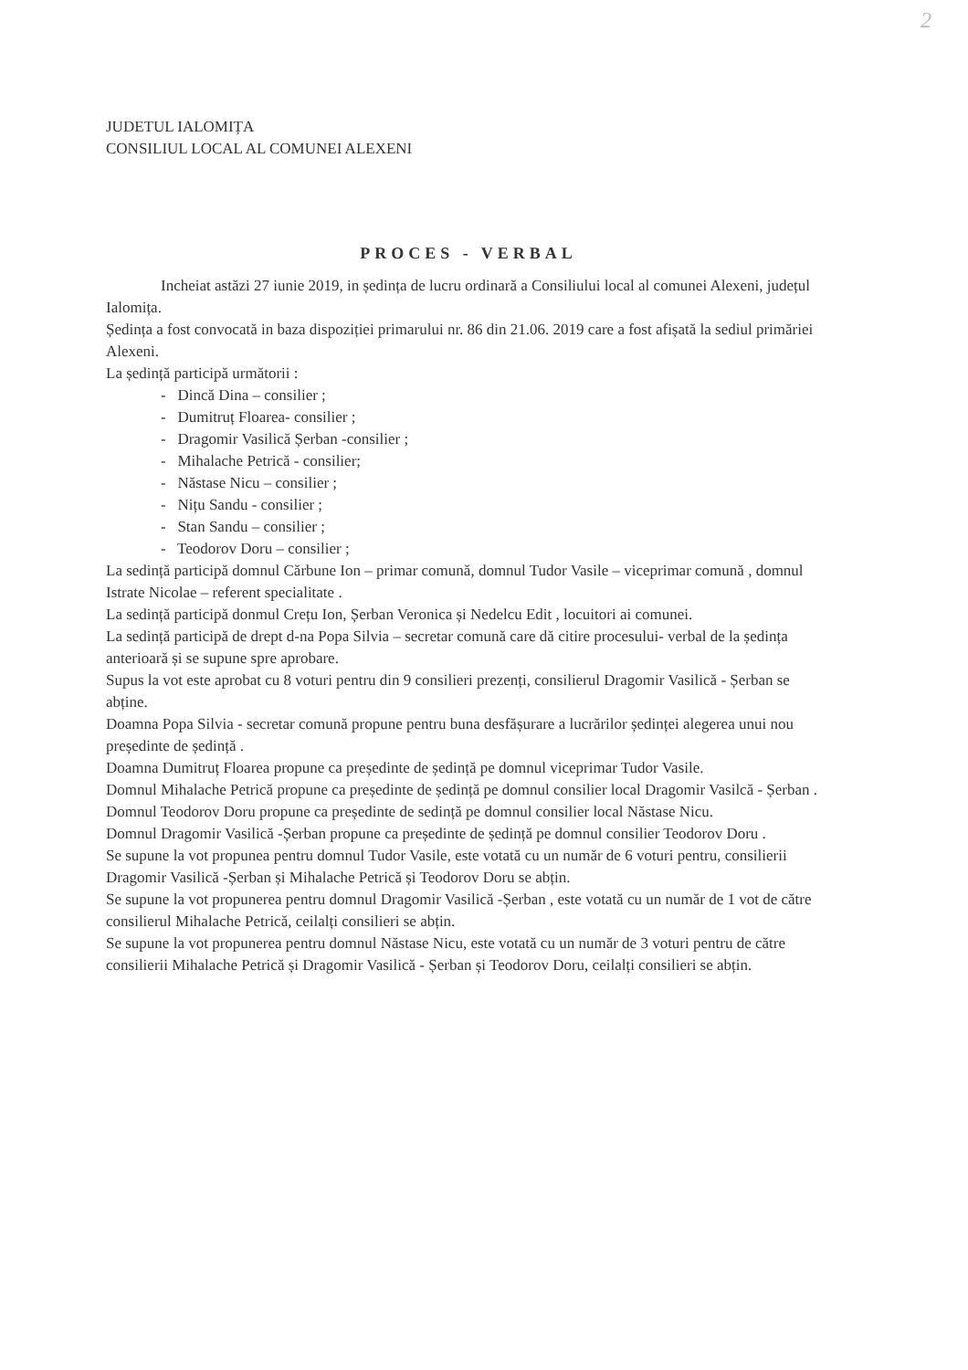2
JUDETUL IALOMIȚA
CONSILIUL LOCAL AL COMUNEI ALEXENI
PROCES - VERBAL
Incheiat astăzi 27 iunie 2019, in ședința de lucru ordinară a Consiliului local al comunei Alexeni, județul Ialomița.
Ședința a fost convocată in baza dispoziției primarului nr. 86 din 21.06. 2019 care a fost afișată la sediul primăriei Alexeni.
La ședință participă următorii :
- Dincă Dina – consilier ;
- Dumitruț Floarea- consilier ;
- Dragomir Vasilică Șerban -consilier ;
- Mihalache Petrică - consilier;
- Năstase Nicu – consilier ;
- Nițu Sandu - consilier ;
- Stan Sandu – consilier ;
- Teodorov Doru – consilier ;
La sedință participă domnul Cărbune Ion – primar comună, domnul Tudor Vasile – viceprimar comună , domnul Istrate Nicolae – referent specialitate .
La sedință participă donmul Crețu Ion, Șerban Veronica și Nedelcu Edit , locuitori ai comunei.
La sedință participă de drept d-na Popa Silvia – secretar comună care dă citire procesului- verbal de la ședința anterioară și se supune spre aprobare.
Supus la vot este aprobat cu 8 voturi pentru din 9 consilieri prezenți, consilierul Dragomir Vasilică - Șerban se abține.
Doamna Popa Silvia - secretar comună propune pentru buna desfășurare a lucrărilor ședinței alegerea unui nou președinte de ședință .
Doamna Dumitruț Floarea propune ca președinte de ședință pe domnul viceprimar Tudor Vasile.
Domnul Mihalache Petrică propune ca președinte de ședință pe domnul consilier local Dragomir Vasilcă - Șerban .
Domnul Teodorov Doru propune ca președinte de sedință pe domnul consilier local Năstase Nicu.
Domnul Dragomir Vasilică -Șerban propune ca președinte de ședință pe domnul consilier Teodorov Doru .
Se supune la vot propunea pentru domnul Tudor Vasile, este votată cu un număr de 6 voturi pentru, consilierii Dragomir Vasilică -Șerban și Mihalache Petrică și Teodorov Doru se abțin.
Se supune la vot propunerea pentru domnul Dragomir Vasilică -Șerban , este votată cu un număr de 1 vot de către consilierul Mihalache Petrică, ceilalți consilieri se abțin.
Se supune la vot propunerea pentru domnul Năstase Nicu, este votată cu un număr de 3 voturi pentru de către consilierii Mihalache Petrică și Dragomir Vasilică - Șerban și Teodorov Doru, ceilalți consilieri se abțin.